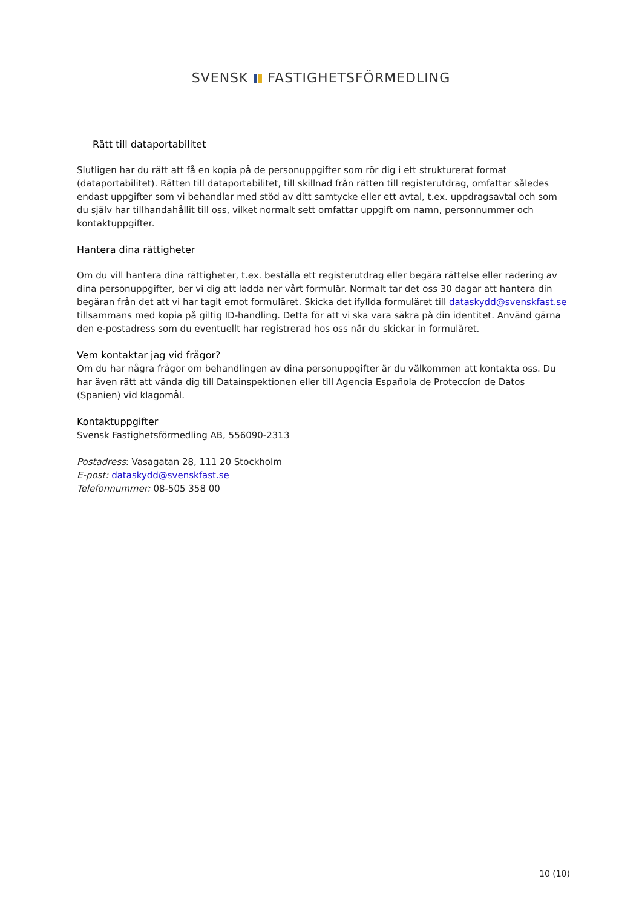SVENSK FASTIGHETSFÖRMEDLING
Rätt till dataportabilitet
Slutligen har du rätt att få en kopia på de personuppgifter som rör dig i ett strukturerat format (dataportabilitet). Rätten till dataportabilitet, till skillnad från rätten till registerutdrag, omfattar således endast uppgifter som vi behandlar med stöd av ditt samtycke eller ett avtal, t.ex. uppdragsavtal och som du själv har tillhandahållit till oss, vilket normalt sett omfattar uppgift om namn, personnummer och kontaktuppgifter.
Hantera dina rättigheter
Om du vill hantera dina rättigheter, t.ex. beställa ett registerutdrag eller begära rättelse eller radering av dina personuppgifter, ber vi dig att ladda ner vårt formulär. Normalt tar det oss 30 dagar att hantera din begäran från det att vi har tagit emot formuläret. Skicka det ifyllda formuläret till dataskydd@svenskfast.se tillsammans med kopia på giltig ID-handling. Detta för att vi ska vara säkra på din identitet. Använd gärna den e-postadress som du eventuellt har registrerad hos oss när du skickar in formuläret.
Vem kontaktar jag vid frågor?
Om du har några frågor om behandlingen av dina personuppgifter är du välkommen att kontakta oss. Du har även rätt att vända dig till Datainspektionen eller till Agencia Española de Proteccíon de Datos (Spanien) vid klagomål.
Kontaktuppgifter
Svensk Fastighetsförmedling AB, 556090-2313
Postadress: Vasagatan 28, 111 20 Stockholm
E-post: dataskydd@svenskfast.se
Telefonnummer: 08-505 358 00
10 (10)